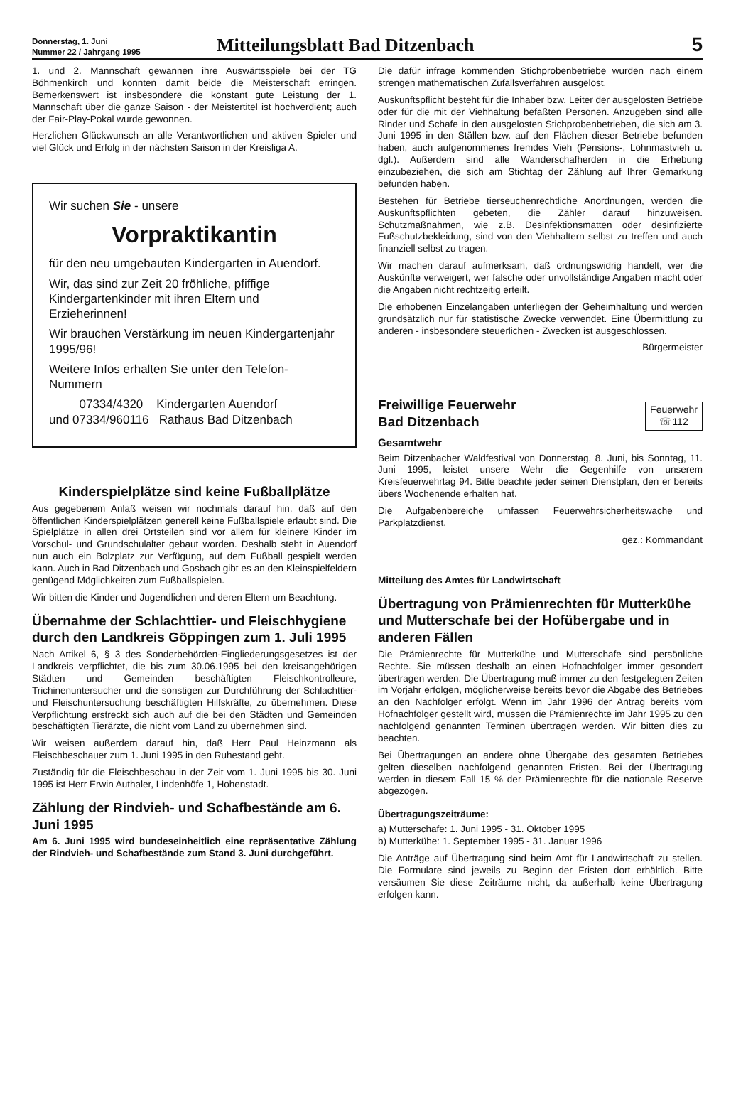Donnerstag, 1. Juni
Nummer 22 / Jahrgang 1995
Mitteilungsblatt Bad Ditzenbach
5
1. und 2. Mannschaft gewannen ihre Auswärtsspiele bei der TG Böhmenkirch und konnten damit beide die Meisterschaft erringen. Bemerkenswert ist insbesondere die konstant gute Leistung der 1. Mannschaft über die ganze Saison - der Meistertitel ist hochverdient; auch der Fair-Play-Pokal wurde gewonnen.
Herzlichen Glückwunsch an alle Verantwortlichen und aktiven Spieler und viel Glück und Erfolg in der nächsten Saison in der Kreisliga A.
Wir suchen Sie - unsere
Vorpraktikantin
für den neu umgebauten Kindergarten in Auendorf.
Wir, das sind zur Zeit 20 fröhliche, pfiffige Kindergartenkinder mit ihren Eltern und Erzieherinnen!
Wir brauchen Verstärkung im neuen Kindergartenjahr 1995/96!
Weitere Infos erhalten Sie unter den Telefon-Nummern
07334/4320 Kindergarten Auendorf
und 07334/960116 Rathaus Bad Ditzenbach
Kinderspielplätze sind keine Fußballplätze
Aus gegebenem Anlaß weisen wir nochmals darauf hin, daß auf den öffentlichen Kinderspielplätzen generell keine Fußballspiele erlaubt sind. Die Spielplätze in allen drei Ortsteilen sind vor allem für kleinere Kinder im Vorschul- und Grundschulalter gebaut worden. Deshalb steht in Auendorf nun auch ein Bolzplatz zur Verfügung, auf dem Fußball gespielt werden kann. Auch in Bad Ditzenbach und Gosbach gibt es an den Kleinspielfeldern genügend Möglichkeiten zum Fußballspielen.
Wir bitten die Kinder und Jugendlichen und deren Eltern um Beachtung.
Übernahme der Schlachttier- und Fleischhygiene durch den Landkreis Göppingen zum 1. Juli 1995
Nach Artikel 6, § 3 des Sonderbehörden-Eingliederungsgesetzes ist der Landkreis verpflichtet, die bis zum 30.06.1995 bei den kreisangehörigen Städten und Gemeinden beschäftigten Fleischkontrolleure, Trichinenuntersucher und die sonstigen zur Durchführung der Schlachttier- und Fleischuntersuchung beschäftigten Hilfskräfte, zu übernehmen. Diese Verpflichtung erstreckt sich auch auf die bei den Städten und Gemeinden beschäftigten Tierärzte, die nicht vom Land zu übernehmen sind.
Wir weisen außerdem darauf hin, daß Herr Paul Heinzmann als Fleischbeschauer zum 1. Juni 1995 in den Ruhestand geht.
Zuständig für die Fleischbeschau in der Zeit vom 1. Juni 1995 bis 30. Juni 1995 ist Herr Erwin Authaler, Lindenhöfe 1, Hohenstadt.
Zählung der Rindvieh- und Schafbestände am 6. Juni 1995
Am 6. Juni 1995 wird bundeseinheitlich eine repräsentative Zählung der Rindvieh- und Schafbestände zum Stand 3. Juni durchgeführt.
Die dafür infrage kommenden Stichprobenbetriebe wurden nach einem strengen mathematischen Zufallsverfahren ausgelost.
Auskunftspflicht besteht für die Inhaber bzw. Leiter der ausgelosten Betriebe oder für die mit der Viehhaltung befaßten Personen. Anzugeben sind alle Rinder und Schafe in den ausgelosten Stichprobenbetrieben, die sich am 3. Juni 1995 in den Ställen bzw. auf den Flächen dieser Betriebe befunden haben, auch aufgenommenes fremdes Vieh (Pensions-, Lohnmastvieh u. dgl.). Außerdem sind alle Wanderschafherden in die Erhebung einzubeziehen, die sich am Stichtag der Zählung auf Ihrer Gemarkung befunden haben.
Bestehen für Betriebe tierseuchenrechtliche Anordnungen, werden die Auskunftspflichten gebeten, die Zähler darauf hinzuweisen. Schutzmaßnahmen, wie z.B. Desinfektionsmatten oder desinfizierte Fußschutzbekleidung, sind von den Viehhaltern selbst zu treffen und auch finanziell selbst zu tragen.
Wir machen darauf aufmerksam, daß ordnungswidrig handelt, wer die Auskünfte verweigert, wer falsche oder unvollständige Angaben macht oder die Angaben nicht rechtzeitig erteilt.
Die erhobenen Einzelangaben unterliegen der Geheimhaltung und werden grundsätzlich nur für statistische Zwecke verwendet. Eine Übermittlung zu anderen - insbesondere steuerlichen - Zwecken ist ausgeschlossen.
Bürgermeister
Freiwillige Feuerwehr
Bad Ditzenbach
Feuerwehr
☏112
Gesamtwehr
Beim Ditzenbacher Waldfestival von Donnerstag, 8. Juni, bis Sonntag, 11. Juni 1995, leistet unsere Wehr die Gegenhilfe von unserem Kreisfeuerwehrtag 94. Bitte beachte jeder seinen Dienstplan, den er bereits übers Wochenende erhalten hat.
Die Aufgabenbereiche umfassen Feuerwehrsicherheitswache und Parkplatzdienst.
gez.: Kommandant
Mitteilung des Amtes für Landwirtschaft
Übertragung von Prämienrechten für Mutterkühe und Mutterschafe bei der Hofübergabe und in anderen Fällen
Die Prämienrechte für Mutterkühe und Mutterschafe sind persönliche Rechte. Sie müssen deshalb an einen Hofnachfolger immer gesondert übertragen werden. Die Übertragung muß immer zu den festgelegten Zeiten im Vorjahr erfolgen, möglicherweise bereits bevor die Abgabe des Betriebes an den Nachfolger erfolgt. Wenn im Jahr 1996 der Antrag bereits vom Hofnachfolger gestellt wird, müssen die Prämienrechte im Jahr 1995 zu den nachfolgend genannten Terminen übertragen werden. Wir bitten dies zu beachten.
Bei Übertragungen an andere ohne Übergabe des gesamten Betriebes gelten dieselben nachfolgend genannten Fristen. Bei der Übertragung werden in diesem Fall 15 % der Prämienrechte für die nationale Reserve abgezogen.
Übertragungszeiträume:
a) Mutterschafe: 1. Juni 1995 - 31. Oktober 1995
b) Mutterkühe: 1. September 1995 - 31. Januar 1996
Die Anträge auf Übertragung sind beim Amt für Landwirtschaft zu stellen. Die Formulare sind jeweils zu Beginn der Fristen dort erhältlich. Bitte versäumen Sie diese Zeiträume nicht, da außerhalb keine Übertragung erfolgen kann.